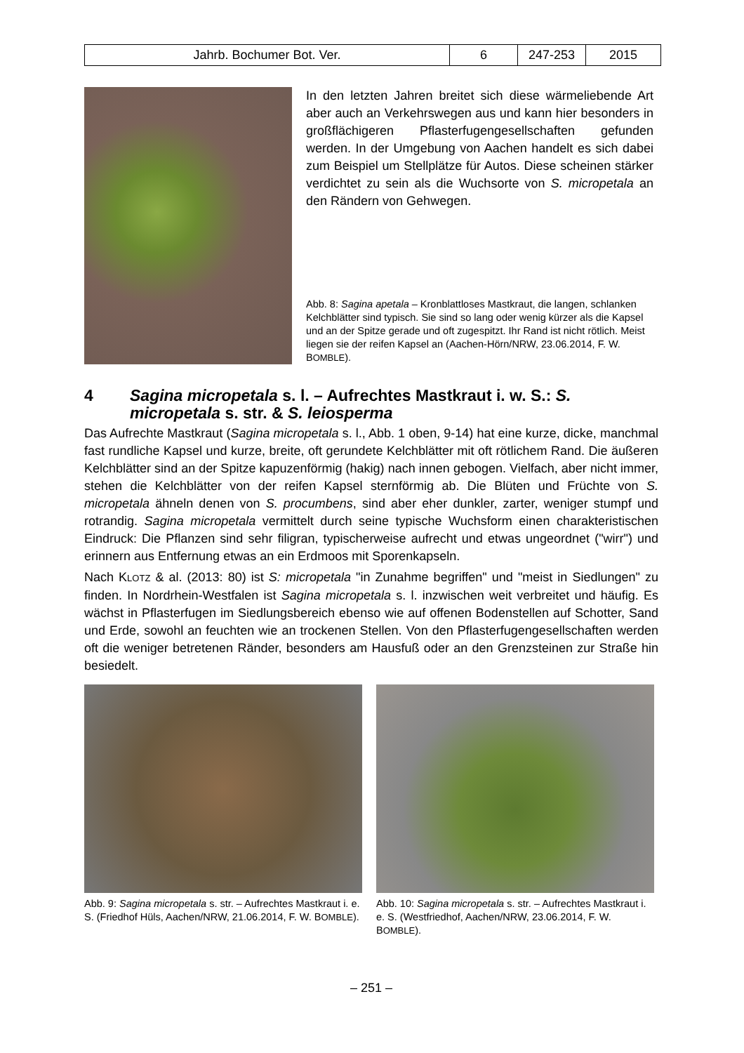| Jahrb. Bochumer Bot. Ver. | 6 | 247-253 | 2015 |
In den letzten Jahren breitet sich diese wärmeliebende Art aber auch an Verkehrswegen aus und kann hier besonders in großflächigeren Pflasterfugengesell­schaften gefunden werden. In der Umgebung von Aachen handelt es sich dabei zum Beispiel um Stellplätze für Autos. Diese scheinen stärker verdichtet zu sein als die Wuchsorte von S. micropetala an den Rändern von Gehwegen.
Abb. 8: Sagina apetala – Kronblattloses Mastkraut, die langen, schlanken Kelchblätter sind typisch. Sie sind so lang oder wenig kürzer als die Kapsel und an der Spitze gerade und oft zugespitzt. Ihr Rand ist nicht rötlich. Meist liegen sie der reifen Kapsel an (Aachen-Hörn/NRW, 23.06.2014, F. W. BOMBLE).
4 Sagina micropetala s. l. – Aufrechtes Mastkraut i. w. S.: S. micropetala s. str. & S. leiosperma
Das Aufrechte Mastkraut (Sagina micropetala s. l., Abb. 1 oben, 9-14) hat eine kurze, dicke, manchmal fast rundliche Kapsel und kurze, breite, oft gerundete Kelchblätter mit oft rötli­chem Rand. Die äußeren Kelchblätter sind an der Spitze kapuzenförmig (hakig) nach innen gebogen. Vielfach, aber nicht immer, stehen die Kelchblätter von der reifen Kapsel stern­förmig ab. Die Blüten und Früchte von S. micropetala ähneln denen von S. procumbens, sind aber eher dunkler, zarter, weniger stumpf und rotrandig. Sagina micropetala vermittelt durch seine typische Wuchsform einen charakteristischen Eindruck: Die Pflanzen sind sehr filigran, typischerweise aufrecht und etwas ungeordnet ("wirr") und erinnern aus Entfernung etwas an ein Erdmoos mit Sporenkapseln.
Nach KLOTZ & al. (2013: 80) ist S: micropetala "in Zunahme begriffen" und "meist in Siedlun­gen" zu finden. In Nordrhein-Westfalen ist Sagina micropetala s. l. inzwischen weit verbreitet und häufig. Es wächst in Pflasterfugen im Siedlungsbereich ebenso wie auf offenen Boden­stellen auf Schotter, Sand und Erde, sowohl an feuchten wie an trockenen Stellen. Von den Pflasterfugengesellschaften werden oft die weniger betretenen Ränder, besonders am Hausfuß oder an den Grenzsteinen zur Straße hin besiedelt.
Abb. 9: Sagina micropetala s. str. – Aufrechtes Mast­kraut i. e. S. (Friedhof Hüls, Aachen/NRW, 21.06.2014, F. W. BOMBLE).
Abb. 10: Sagina micropetala s. str. – Aufrechtes Mastkraut i. e. S. (Westfriedhof, Aachen/NRW, 23.06.2014, F. W. BOMBLE).
– 251 –